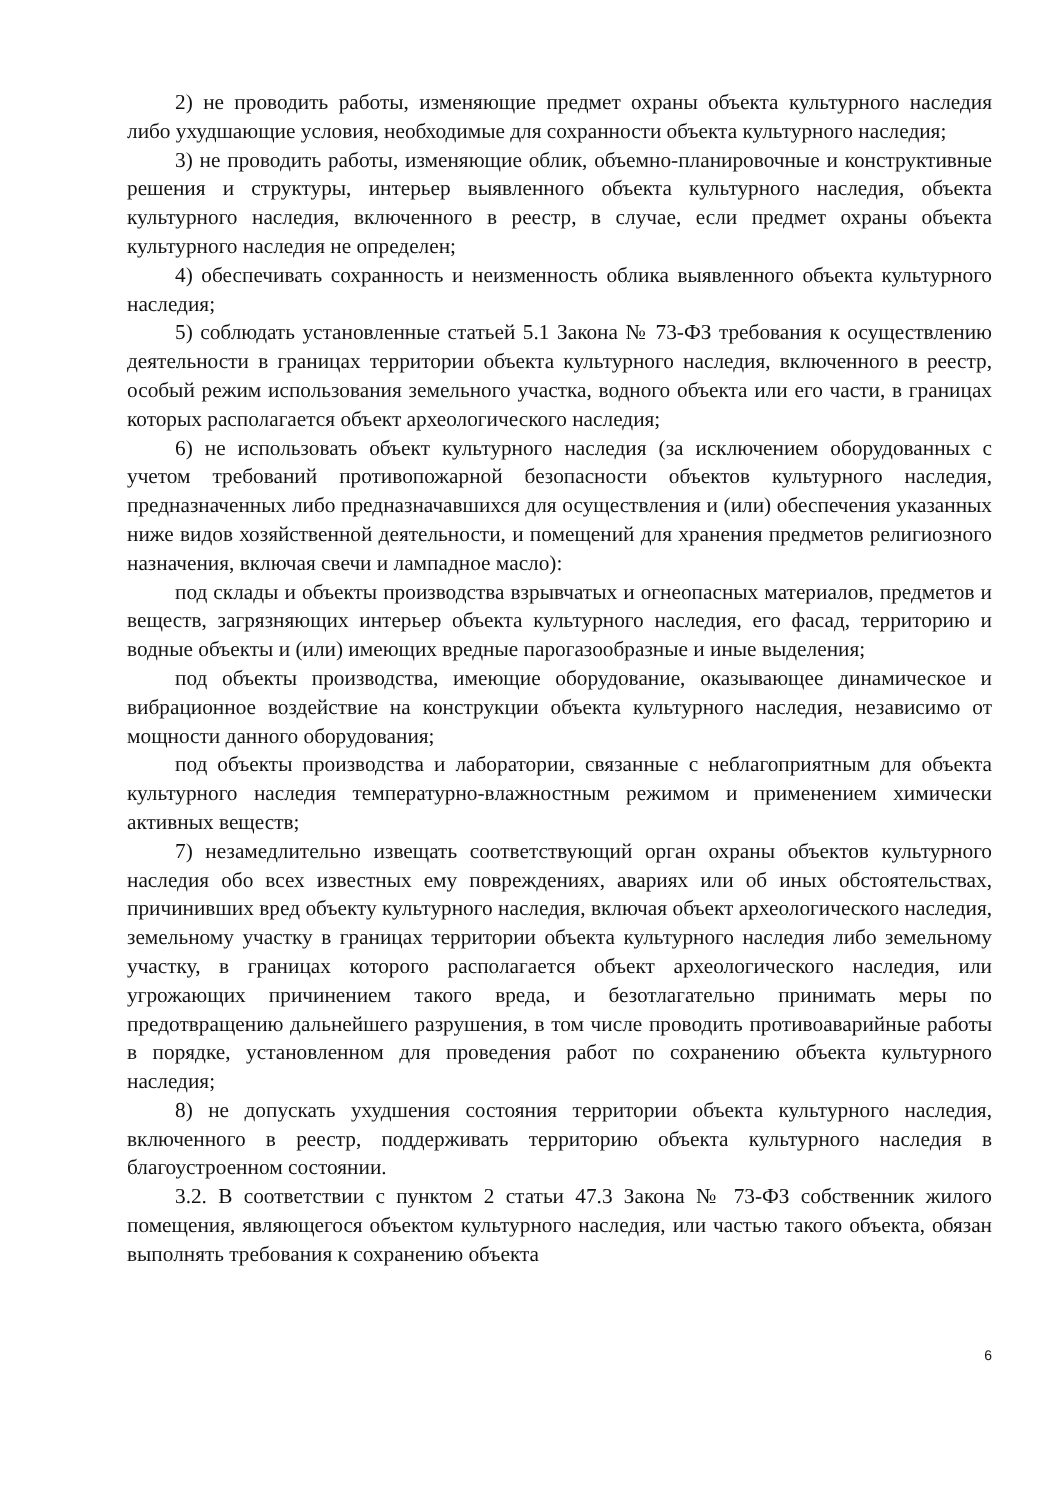2) не проводить работы, изменяющие предмет охраны объекта культурного наследия либо ухудшающие условия, необходимые для сохранности объекта культурного наследия;
3) не проводить работы, изменяющие облик, объемно-планировочные и конструктивные решения и структуры, интерьер выявленного объекта культурного наследия, объекта культурного наследия, включенного в реестр, в случае, если предмет охраны объекта культурного наследия не определен;
4) обеспечивать сохранность и неизменность облика выявленного объекта культурного наследия;
5) соблюдать установленные статьей 5.1 Закона № 73-ФЗ требования к осуществлению деятельности в границах территории объекта культурного наследия, включенного в реестр, особый режим использования земельного участка, водного объекта или его части, в границах которых располагается объект археологического наследия;
6) не использовать объект культурного наследия (за исключением оборудованных с учетом требований противопожарной безопасности объектов культурного наследия, предназначенных либо предназначавшихся для осуществления и (или) обеспечения указанных ниже видов хозяйственной деятельности, и помещений для хранения предметов религиозного назначения, включая свечи и лампадное масло):
под склады и объекты производства взрывчатых и огнеопасных материалов, предметов и веществ, загрязняющих интерьер объекта культурного наследия, его фасад, территорию и водные объекты и (или) имеющих вредные парогазообразные и иные выделения;
под объекты производства, имеющие оборудование, оказывающее динамическое и вибрационное воздействие на конструкции объекта культурного наследия, независимо от мощности данного оборудования;
под объекты производства и лаборатории, связанные с неблагоприятным для объекта культурного наследия температурно-влажностным режимом и применением химически активных веществ;
7) незамедлительно извещать соответствующий орган охраны объектов культурного наследия обо всех известных ему повреждениях, авариях или об иных обстоятельствах, причинивших вред объекту культурного наследия, включая объект археологического наследия, земельному участку в границах территории объекта культурного наследия либо земельному участку, в границах которого располагается объект археологического наследия, или угрожающих причинением такого вреда, и безотлагательно принимать меры по предотвращению дальнейшего разрушения, в том числе проводить противоаварийные работы в порядке, установленном для проведения работ по сохранению объекта культурного наследия;
8) не допускать ухудшения состояния территории объекта культурного наследия, включенного в реестр, поддерживать территорию объекта культурного наследия в благоустроенном состоянии.
3.2. В соответствии с пунктом 2 статьи 47.3 Закона № 73-ФЗ собственник жилого помещения, являющегося объектом культурного наследия, или частью такого объекта, обязан выполнять требования к сохранению объекта
6